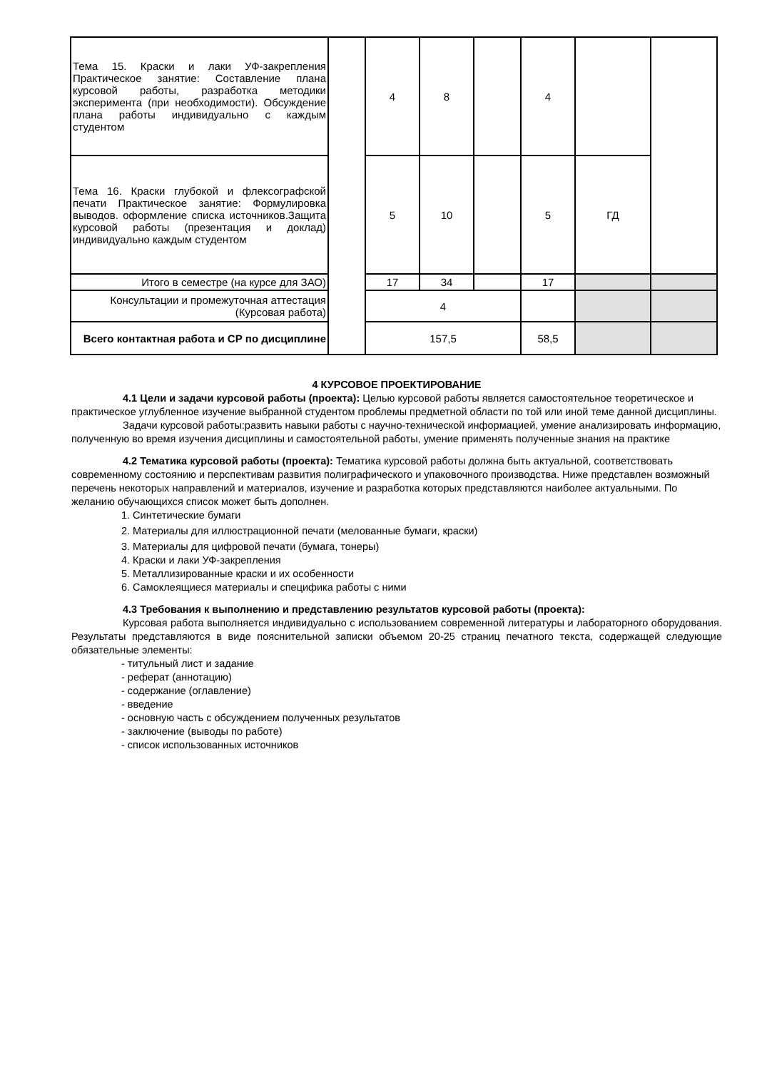| Тема 15. Краски и лаки УФ-закрепления Практическое занятие: Составление плана курсовой работы, разработка методики эксперимента (при необходимости). Обсуждение плана работы индивидуально с каждым студентом | | 4 | 8 | | 4 | | |
| Тема 16. Краски глубокой и флексографской печати Практическое занятие: Формулировка выводов. оформление списка источников.Защита курсовой работы (презентация и доклад) индивидуально каждым студентом | | 5 | 10 | | 5 | ГД | |
| Итого в семестре (на курсе для ЗАО) | | 17 | 34 | | 17 | | |
| Консультации и промежуточная аттестация (Курсовая работа) | | 4 | | | | | |
| Всего контактная работа и СР по дисциплине | | 157,5 | | | 58,5 | | |
4 КУРСОВОЕ ПРОЕКТИРОВАНИЕ
4.1 Цели и задачи курсовой работы (проекта): Целью курсовой работы является самостоятельное теоретическое и практическое углубленное изучение выбранной студентом проблемы предметной области по той или иной теме данной дисциплины.
Задачи курсовой работы:развить навыки работы с научно-технической информацией, умение анализировать информацию, полученную во время изучения дисциплины и самостоятельной работы, умение применять полученные знания на практике
4.2 Тематика курсовой работы (проекта): Тематика курсовой работы должна быть актуальной, соответствовать современному состоянию и перспективам развития полиграфического и упаковочного производства. Ниже представлен возможный перечень некоторых направлений и материалов, изучение и разработка которых представляются наиболее актуальными. По желанию обучающихся список может быть дополнен.
1. Синтетические бумаги
2. Материалы для иллюстрационной печати (мелованные бумаги, краски)
3. Материалы для цифровой печати (бумага, тонеры)
4. Краски и лаки УФ-закрепления
5. Металлизированные краски и их особенности
6. Самоклеящиеся материалы и специфика работы с ними
4.3 Требования к выполнению и представлению результатов курсовой работы (проекта):
Курсовая работа выполняется индивидуально с использованием современной литературы и лабораторного оборудования. Результаты представляются в виде пояснительной записки объемом 20-25 страниц печатного текста, содержащей следующие обязательные элементы:
- титульный лист и задание
- реферат (аннотацию)
- содержание (оглавление)
- введение
- основную часть с обсуждением полученных результатов
- заключение (выводы по работе)
- список использованных источников